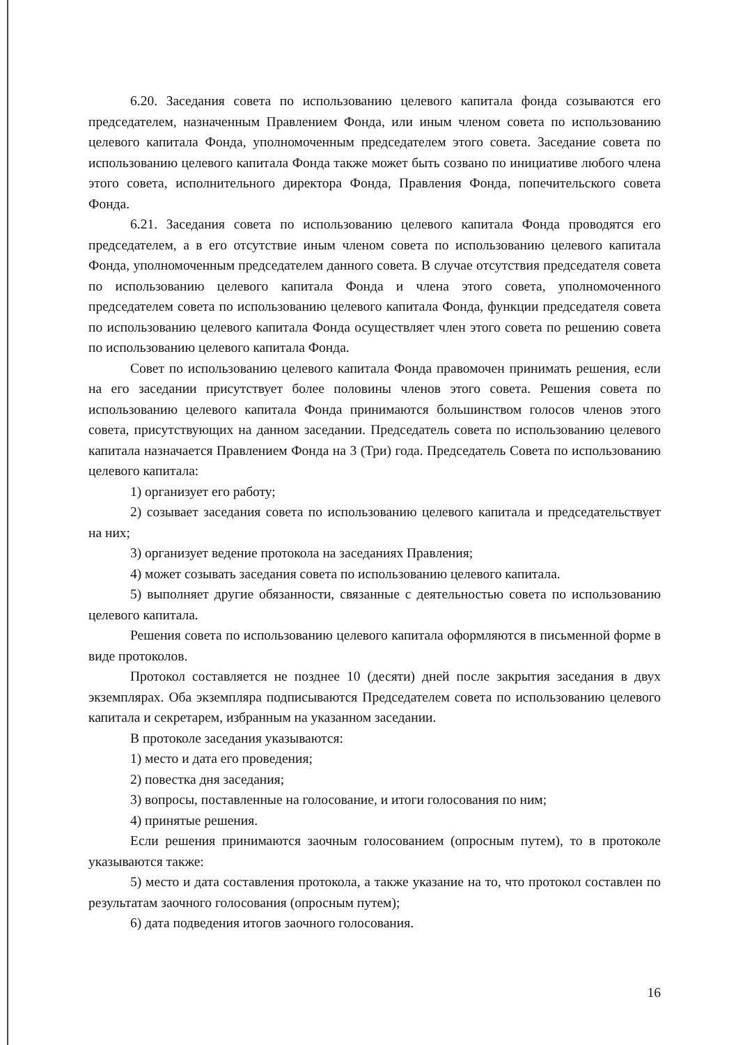6.20. Заседания совета по использованию целевого капитала фонда созываются его председателем, назначенным Правлением Фонда, или иным членом совета по использованию целевого капитала Фонда, уполномоченным председателем этого совета. Заседание совета по использованию целевого капитала Фонда также может быть созвано по инициативе любого члена этого совета, исполнительного директора Фонда, Правления Фонда, попечительского совета Фонда.
6.21. Заседания совета по использованию целевого капитала Фонда проводятся его председателем, а в его отсутствие иным членом совета по использованию целевого капитала Фонда, уполномоченным председателем данного совета. В случае отсутствия председателя совета по использованию целевого капитала Фонда и члена этого совета, уполномоченного председателем совета по использованию целевого капитала Фонда, функции председателя совета по использованию целевого капитала Фонда осуществляет член этого совета по решению совета по использованию целевого капитала Фонда.
Совет по использованию целевого капитала Фонда правомочен принимать решения, если на его заседании присутствует более половины членов этого совета. Решения совета по использованию целевого капитала Фонда принимаются большинством голосов членов этого совета, присутствующих на данном заседании. Председатель совета по использованию целевого капитала назначается Правлением Фонда на 3 (Три) года. Председатель Совета по использованию целевого капитала:
1) организует его работу;
2) созывает заседания совета по использованию целевого капитала и председательствует на них;
3) организует ведение протокола на заседаниях Правления;
4) может созывать заседания совета по использованию целевого капитала.
5) выполняет другие обязанности, связанные с деятельностью совета по использованию целевого капитала.
Решения совета по использованию целевого капитала оформляются в письменной форме в виде протоколов.
Протокол составляется не позднее 10 (десяти) дней после закрытия заседания в двух экземплярах. Оба экземпляра подписываются Председателем совета по использованию целевого капитала и секретарем, избранным на указанном заседании.
В протоколе заседания указываются:
1) место и дата его проведения;
2) повестка дня заседания;
3) вопросы, поставленные на голосование, и итоги голосования по ним;
4) принятые решения.
Если решения принимаются заочным голосованием (опросным путем), то в протоколе указываются также:
5) место и дата составления протокола, а также указание на то, что протокол составлен по результатам заочного голосования (опросным путем);
6) дата подведения итогов заочного голосования.
16